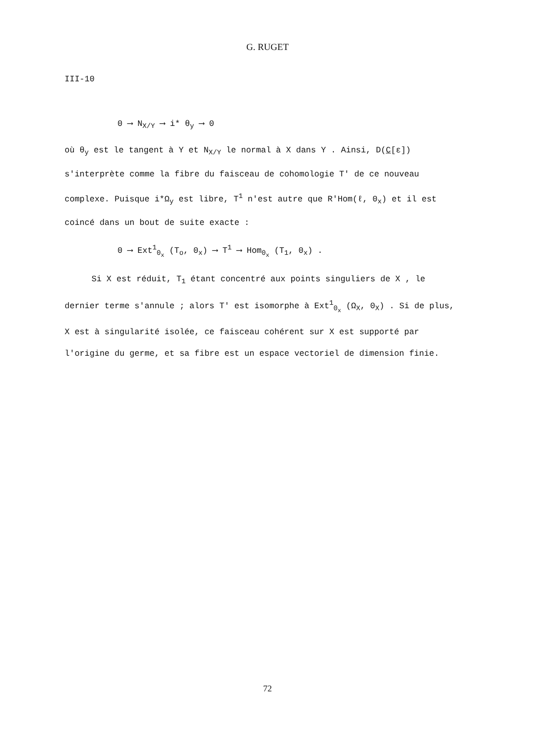G. RUGET
III-10
0 ⟶ N<sub>X/Y</sub> ⟶ i* θ<sub>y</sub> ⟶ 0
où θ<sub>y</sub> est le tangent à Y et N<sub>X/Y</sub> le normal à X dans Y . Ainsi, D(C[ε]) s'interprète comme la fibre du faisceau de cohomologie T' de ce nouveau complexe. Puisque i*Ω<sub>y</sub> est libre, T<sup>1</sup> n'est autre que R'Hom(ℓ, 0<sub>x</sub>) et il est coincé dans un bout de suite exacte :
0 ⟶ Ext<sup>1</sup><sub>0<sub>x</sub></sub> (T<sub>o</sub>, 0<sub>x</sub>) ⟶ T<sup>1</sup> ⟶ Hom<sub>0<sub>x</sub></sub> (T<sub>1</sub>, 0<sub>x</sub>) .
Si X est réduit, T<sub>1</sub> étant concentré aux points singuliers de X , le dernier terme s'annule ; alors T' est isomorphe à Ext<sup>1</sup><sub>0<sub>x</sub></sub> (Ω<sub>X</sub>, 0<sub>X</sub>) . Si de plus, X est à singularité isolée, ce faisceau cohérent sur X est supporté par l'origine du germe, et sa fibre est un espace vectoriel de dimension finie.
72